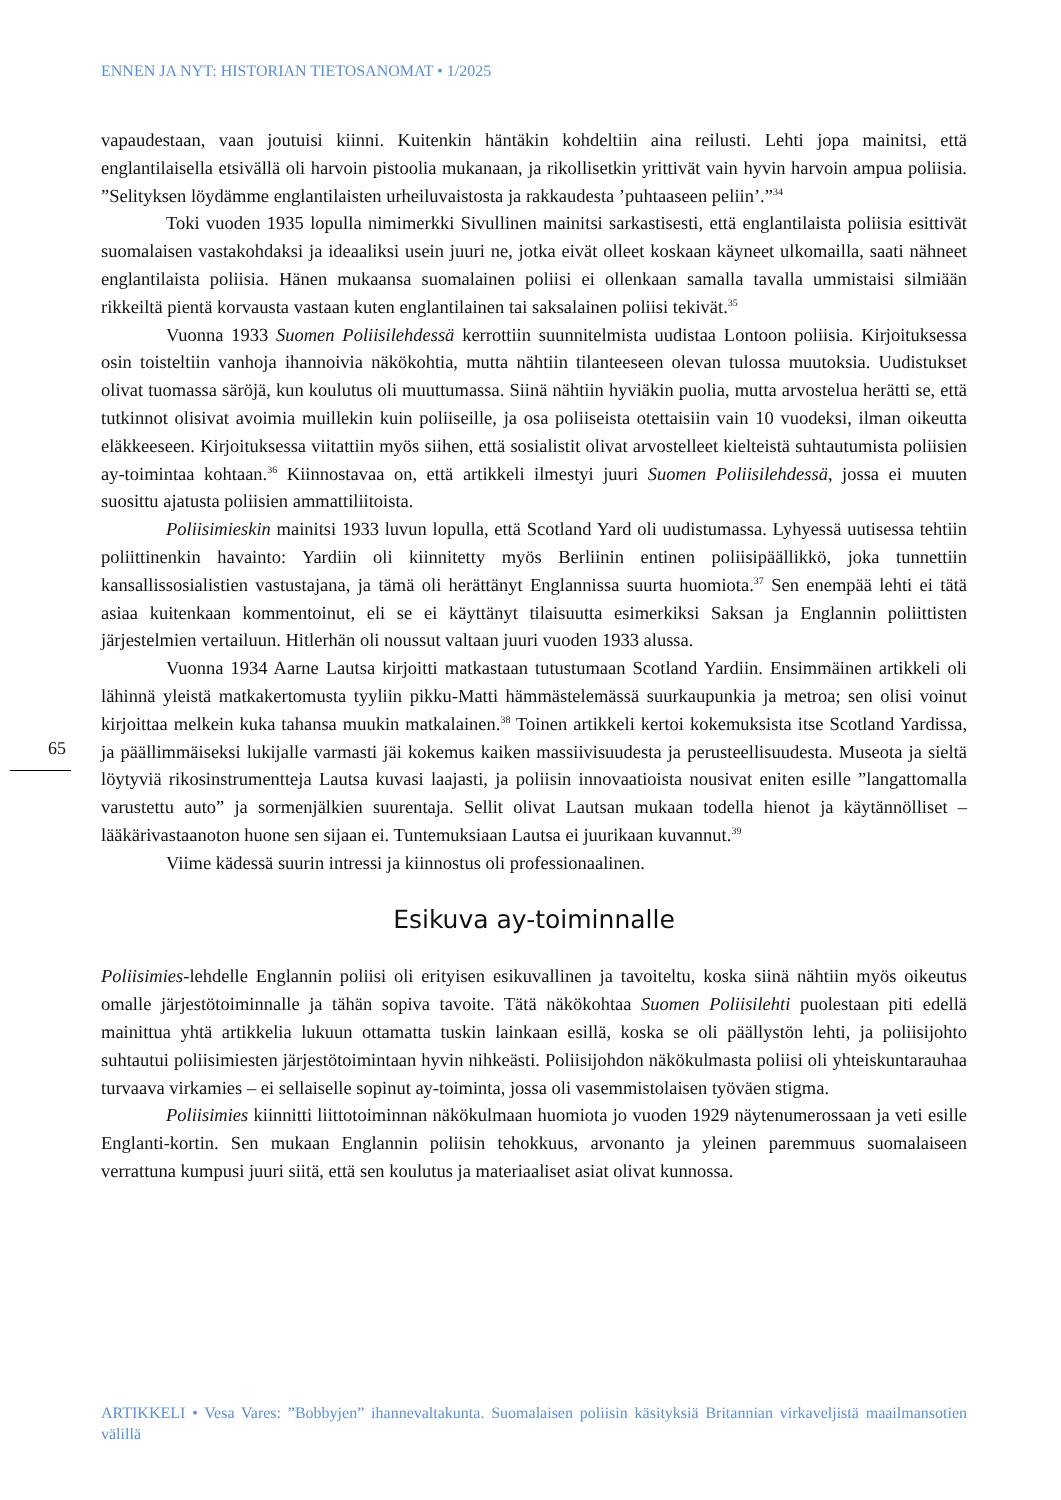ENNEN JA NYT: HISTORIAN TIETOSANOMAT • 1/2025
65
vapaudestaan, vaan joutuisi kiinni. Kuitenkin häntäkin kohdeltiin aina reilusti. Lehti jopa mainitsi, että englantilaisella etsivällä oli harvoin pistoolia mukanaan, ja rikollisetkin yrittivät vain hyvin harvoin ampua poliisia. ”Selityksen löydämme englantilaisten urheiluvaistosta ja rakkaudesta ’puhtaaseen peliin’.”<sup>34</sup>
Toki vuoden 1935 lopulla nimimerkki Sivullinen mainitsi sarkastisesti, että englantilaista poliisia esittivät suomalaisen vastakohdaksi ja ideaaliksi usein juuri ne, jotka eivät olleet koskaan käyneet ulkomailla, saati nähneet englantilaista poliisia. Hänen mukaansa suomalainen poliisi ei ollenkaan samalla tavalla ummistaisi silmiään rikkeiltä pientä korvausta vastaan kuten englantilainen tai saksalainen poliisi tekivät.<sup>35</sup>
Vuonna 1933 Suomen Poliisilehdessä kerrottiin suunnitelmista uudistaa Lontoon poliisia. Kirjoituksessa osin toisteltiin vanhoja ihannoivia näkökohtia, mutta nähtiin tilanteeseen olevan tulossa muutoksia. Uudistukset olivat tuomassa säröjä, kun koulutus oli muuttumassa. Siinä nähtiin hyviäkin puolia, mutta arvostelua herätti se, että tutkinnot olisivat avoimia muillekin kuin poliiseille, ja osa poliiseista otettaisiin vain 10 vuodeksi, ilman oikeutta eläkkeeseen. Kirjoituksessa viitattiin myös siihen, että sosialistit olivat arvostelleet kielteistä suhtautumista poliisien ay-toimintaa kohtaan.<sup>36</sup> Kiinnostavaa on, että artikkeli ilmestyi juuri Suomen Poliisilehdessä, jossa ei muuten suosittu ajatusta poliisien ammattiliitoista.
Poliisimieskin mainitsi 1933 luvun lopulla, että Scotland Yard oli uudistumassa. Lyhyessä uutisessa tehtiin poliittinenkin havainto: Yardiin oli kiinnitetty myös Berliinin entinen poliisipäällikkö, joka tunnettiin kansallissosialistien vastustajana, ja tämä oli herättänyt Englannissa suurta huomiota.<sup>37</sup> Sen enempää lehti ei tätä asiaa kuitenkaan kommentoinut, eli se ei käyttänyt tilaisuutta esimerkiksi Saksan ja Englannin poliittisten järjestelmien vertailuun. Hitlerhän oli noussut valtaan juuri vuoden 1933 alussa.
Vuonna 1934 Aarne Lautsa kirjoitti matkastaan tutustumaan Scotland Yardiin. Ensimmäinen artikkeli oli lähinnä yleistä matkakertomusta tyyliin pikku-Matti hämmästelemässä suurkaupunkia ja metroa; sen olisi voinut kirjoittaa melkein kuka tahansa muukin matkalainen.<sup>38</sup> Toinen artikkeli kertoi kokemuksista itse Scotland Yardissa, ja päällimmäiseksi lukijalle varmasti jäi kokemus kaiken massiivisuudesta ja perusteellisuudesta. Museota ja sieltä löytyviä rikosinstrumentteja Lautsa kuvasi laajasti, ja poliisin innovaatioista nousivat eniten esille ”langattomalla varustettu auto” ja sormenjälkien suurentaja. Sellit olivat Lautsan mukaan todella hienot ja käytännölliset – lääkärivastaanoton huone sen sijaan ei. Tuntemuksiaan Lautsa ei juurikaan kuvannut.<sup>39</sup>
Viime kädessä suurin intressi ja kiinnostus oli professionaalinen.
Esikuva ay-toiminnalle
Poliisimies-lehdelle Englannin poliisi oli erityisen esikuvallinen ja tavoiteltu, koska siinä nähtiin myös oikeutus omalle järjestötoiminnalle ja tähän sopiva tavoite. Tätä näkökohtaa Suomen Poliisilehti puolestaan piti edellä mainittua yhtä artikkelia lukuun ottamatta tuskin lainkaan esillä, koska se oli päällystön lehti, ja poliisijohto suhtautui poliisimiesten järjestötoimintaan hyvin nihkeästi. Poliisijohdon näkökulmasta poliisi oli yhteiskuntarauhaa turvaava virkamies – ei sellaiselle sopinut ay-toiminta, jossa oli vasemmistolaisen työväen stigma.
Poliisimies kiinnitti liittotoiminnan näkökulmaan huomiota jo vuoden 1929 näytenumerossaan ja veti esille Englanti-kortin. Sen mukaan Englannin poliisin tehokkuus, arvonanto ja yleinen paremmuus suomalaiseen verrattuna kumpusi juuri siitä, että sen koulutus ja materiaaliset asiat olivat kunnossa.
ARTIKKELI • Vesa Vares: ”Bobbyjen” ihannevaltakunta. Suomalaisen poliisin käsityksiä Britannian virkaveljistä maailmansotien välillä